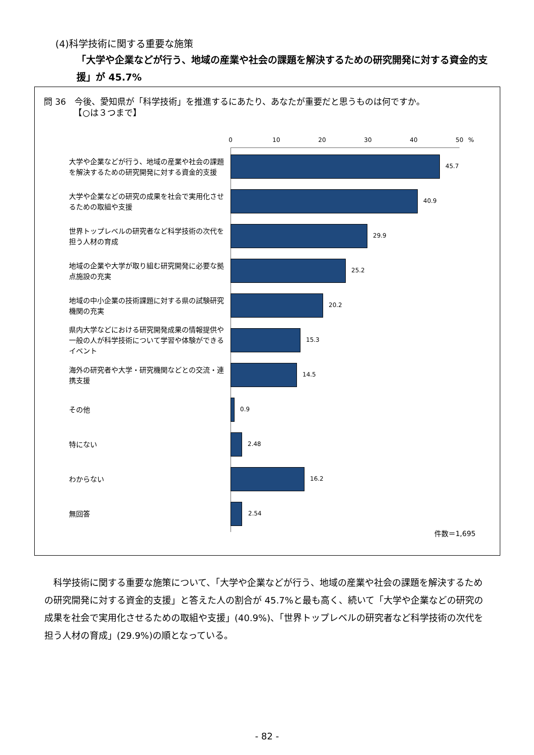(4)科学技術に関する重要な施策
「大学や企業などが行う、地域の産業や社会の課題を解決するための研究開発に対する資金的支援」が 45.7%
問 36　今後、愛知県が「科学技術」を推進するにあたり、あなたが重要だと思うものは何ですか。
　　　　【○は３つまで】
0 10 20 30 40 50 %
大学や企業などが行う、地域の産業や社会の課題を解決するための研究開発に対する資金的支援
45.7
大学や企業などの研究の成果を社会で実用化させるための取組や支援
40.9
世界トップレベルの研究者など科学技術の次代を担う人材の育成
29.9
地域の企業や大学が取り組む研究開発に必要な拠点施設の充実
25.2
地域の中小企業の技術課題に対する県の試験研究機関の充実
20.2
県内大学などにおける研究開発成果の情報提供や一般の人が科学技術について学習や体験ができるイベント
15.3
海外の研究者や大学・研究機関などとの交流・連携支援
14.5
その他
0.9
特にない
2.48
わからない
16.2
無回答
2.54
件数＝1,695
　科学技術に関する重要な施策について、「大学や企業などが行う、地域の産業や社会の課題を解決するための研究開発に対する資金的支援」と答えた人の割合が 45.7%と最も高く、続いて「大学や企業などの研究の成果を社会で実用化させるための取組や支援」(40.9%)、「世界トップレベルの研究者など科学技術の次代を担う人材の育成」(29.9%)の順となっている。
- 82 -